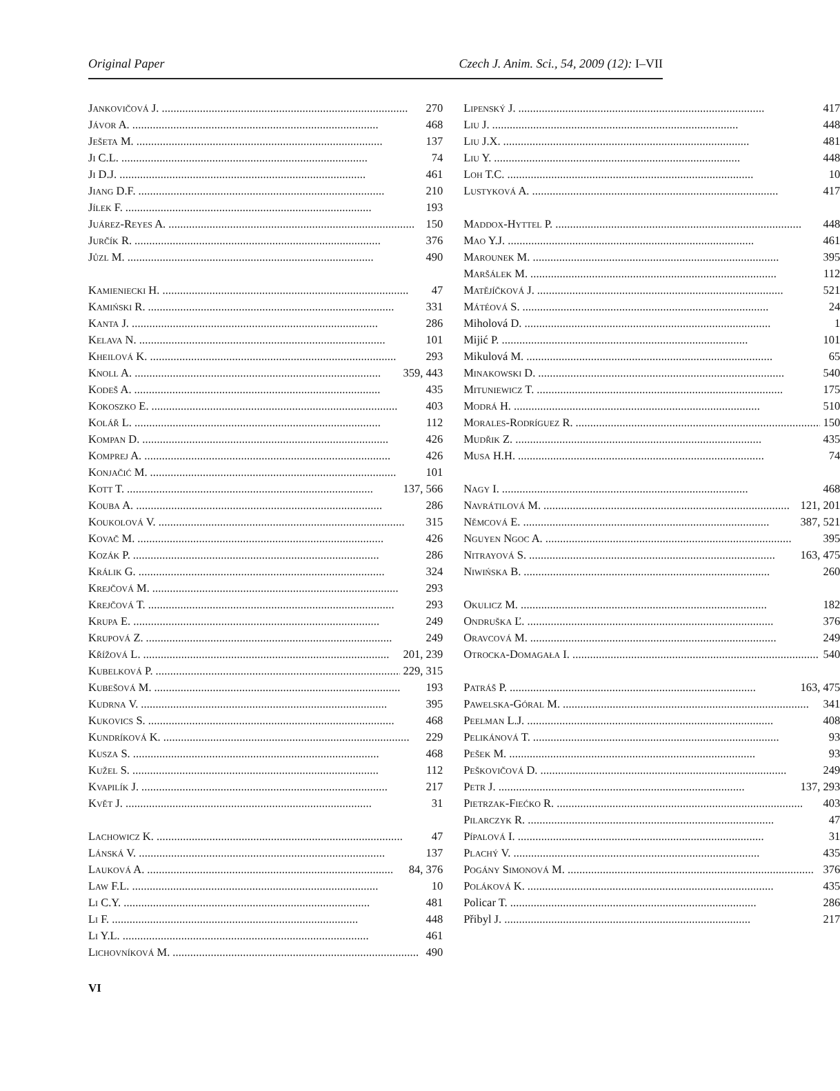Original Paper Czech J. Anim. Sci., 54, 2009 (12): I–VII
Jankovičová J. 270
Jávor A. 468
Ješeta M. 137
Ji C.L. 74
Ji D.J. 461
Jiang D.F. 210
Jílek F. 193
Juárez-Reyes A. 150
Jurčík R. 376
Jůzl M. 490
Kamieniecki H. 47
Kamiński R. 331
Kanta J. 286
Kelava N. 101
Kheilová K. 293
Knoll A. 359, 443
Kodeš A. 435
Kokoszko E. 403
Kolář L. 112
Kompan D. 426
Komprej A. 426
Konjačić M. 101
Kott T. 137, 566
Kouba A. 286
Koukolová V. 315
Kovač M. 426
Kozák P. 286
Králik G. 324
Krejčová M. 293
Krejčová T. 293
Krupa E. 249
Krupová Z. 249
Křížová L. 201, 239
Kubelková P. 229, 315
Kubešová M. 193
Kudrna V. 395
Kukovics S. 468
Kundríková K. 229
Kusza S. 468
Kužel S. 112
Kvapilík J. 217
Květ J. 31
Lachowicz K. 47
Lánská V. 137
Lauková A. 84, 376
Law F.L. 10
Li C.Y. 481
Li F. 448
Li Y.L. 461
Lichovníková M. 490
Lipenský J. 417
Liu J. 448
Liu J.X. 481
Liu Y. 448
Loh T.C. 10
Lustyková A. 417
Maddox-Hyttel P. 448
Mao Y.J. 461
Marounek M. 395
Maršálek M. 112
Matějíčková J. 521
Mátéová S. 24
Miholová D. 1
Mijić P. 101
Mikulová M. 65
Minakowski D. 540
Mituniewicz T. 175
Modrá H. 510
Morales-Rodríguez R. 150
Mudřik Z. 435
Musa H.H. 74
Nagy I. 468
Navrátilová M. 121, 201
Němcová E. 387, 521
Nguyen Ngoc A. 395
Nitrayová S. 163, 475
Niwińska B. 260
Okulicz M. 182
Ondruška Ľ. 376
Oravcová M. 249
Otrocka-Domagała I. 540
Patráš P. 163, 475
Pawelska-Góral M. 341
Peelman L.J. 408
Pelikánová T. 93
Pešek M. 93
Peškovičová D. 249
Petr J. 137, 293
Pietrzak-Fiećko R. 403
Pilarczyk R. 47
Pípalová I. 31
Plachý V. 435
Pogány Simonová M. 376
Poláková K. 435
Policar T. 286
Přibyl J. 217
VI